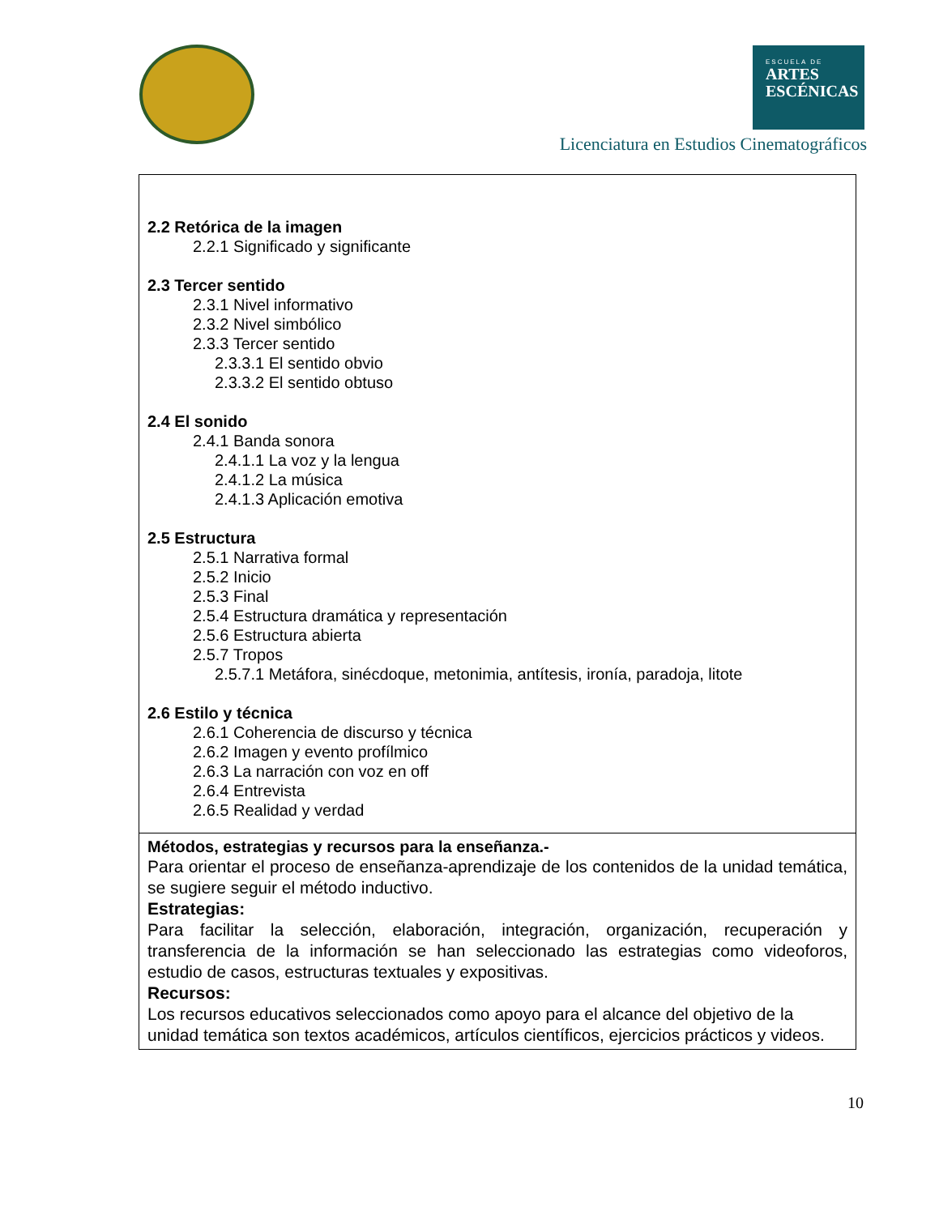ESCUELA DE
ARTES
ESCÉNICAS
Licenciatura en Estudios Cinematográficos
| 2.2 Retórica de la imagen 2.2.1 Significado y significante 2.3 Tercer sentido 2.3.1 Nivel informativo 2.3.2 Nivel simbólico 2.3.3 Tercer sentido 2.3.3.1 El sentido obvio 2.3.3.2 El sentido obtuso 2.4 El sonido 2.4.1 Banda sonora 2.4.1.1 La voz y la lengua 2.4.1.2 La música 2.4.1.3 Aplicación emotiva 2.5 Estructura 2.5.1 Narrativa formal 2.5.2 Inicio 2.5.3 Final 2.5.4 Estructura dramática y representación 2.5.6 Estructura abierta 2.5.7 Tropos 2.5.7.1 Metáfora, sinécdoque, metonimia, antítesis, ironía, paradoja, litote 2.6 Estilo y técnica 2.6.1 Coherencia de discurso y técnica 2.6.2 Imagen y evento profílmico 2.6.3 La narración con voz en off 2.6.4 Entrevista 2.6.5 Realidad y verdad |
| Métodos, estrategias y recursos para la enseñanza.- Para orientar el proceso de enseñanza-aprendizaje de los contenidos de la unidad temática, se sugiere seguir el método inductivo. Estrategias: Para facilitar la selección, elaboración, integración, organización, recuperación y transferencia de la información se han seleccionado las estrategias como videoforos, estudio de casos, estructuras textuales y expositivas. Recursos: Los recursos educativos seleccionados como apoyo para el alcance del objetivo de la unidad temática son textos académicos, artículos científicos, ejercicios prácticos y videos. |
10